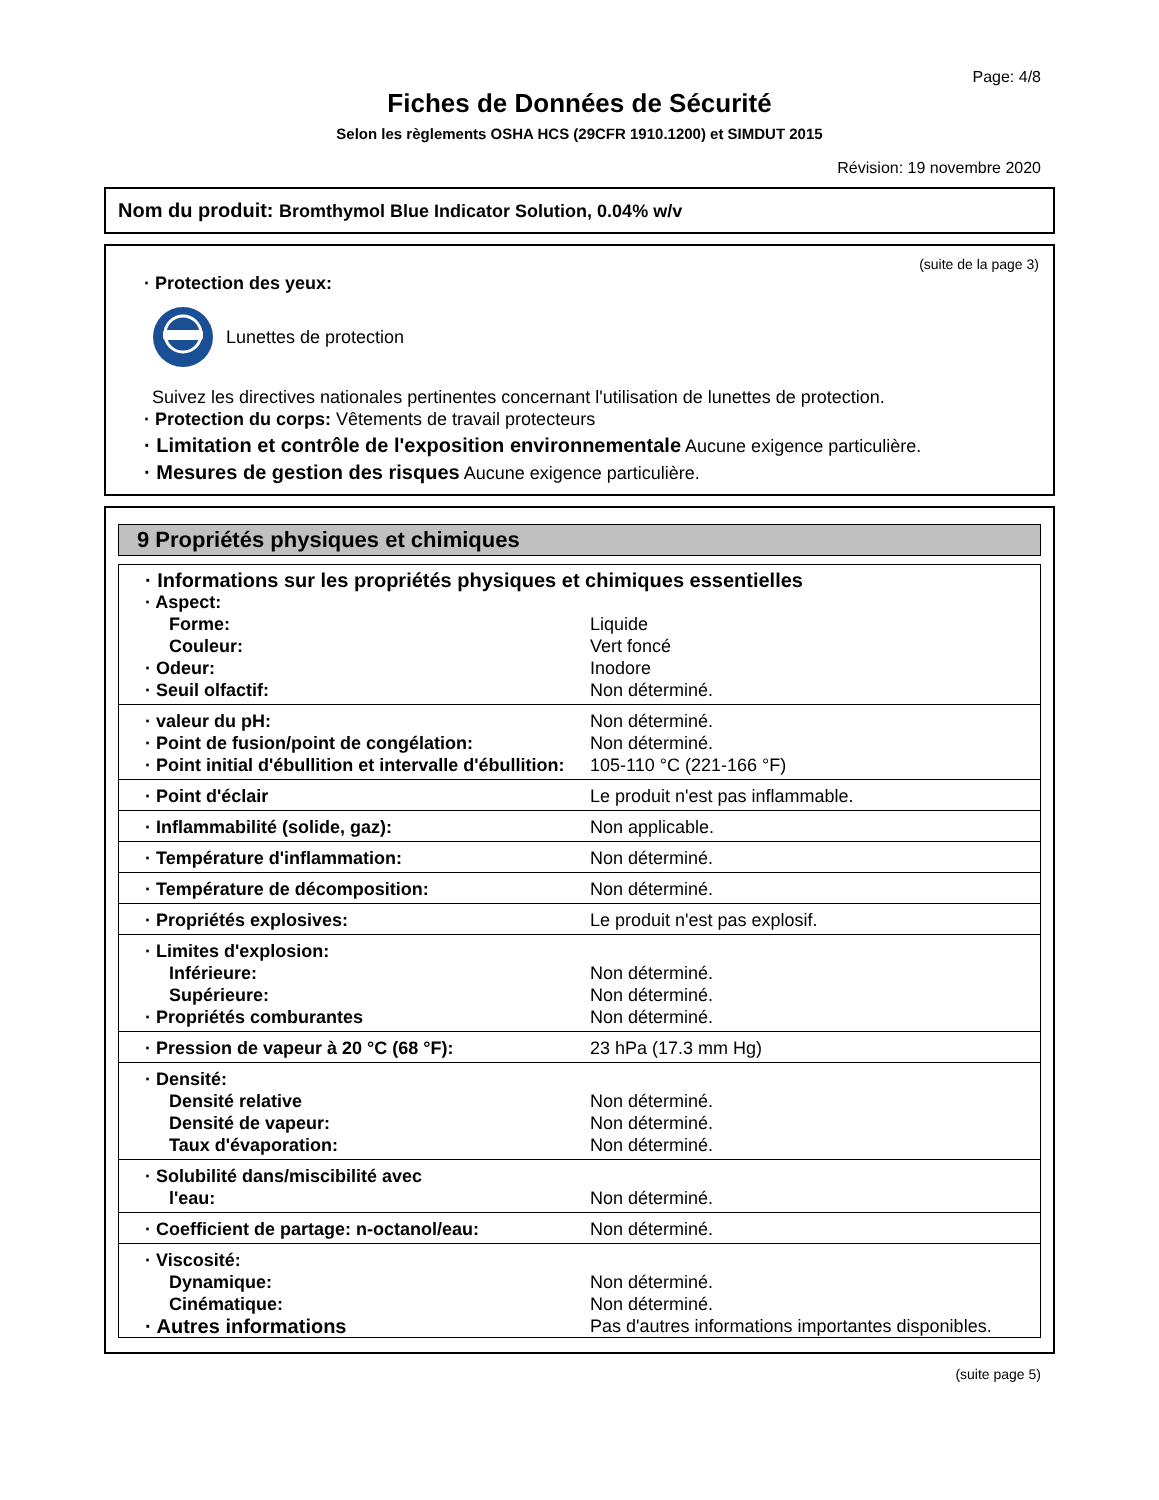Page: 4/8
Fiches de Données de Sécurité
Selon les règlements OSHA HCS (29CFR 1910.1200) et SIMDUT 2015
Révision: 19 novembre 2020
Nom du produit: Bromthymol Blue Indicator Solution, 0.04% w/v
(suite de la page 3)
· Protection des yeux:
Lunettes de protection
Suivez les directives nationales pertinentes concernant l'utilisation de lunettes de protection.
· Protection du corps: Vêtements de travail protecteurs
· Limitation et contrôle de l'exposition environnementale Aucune exigence particulière.
· Mesures de gestion des risques Aucune exigence particulière.
9 Propriétés physiques et chimiques
| · Informations sur les propriétés physiques et chimiques essentielles | |
| · Aspect: | |
| Forme: | Liquide |
| Couleur: | Vert foncé |
| · Odeur: | Inodore |
| · Seuil olfactif: | Non déterminé. |
| · valeur du pH: | Non déterminé. |
| · Point de fusion/point de congélation: | Non déterminé. |
| · Point initial d'ébullition et intervalle d'ébullition: | 105-110 °C (221-166 °F) |
| · Point d'éclair | Le produit n'est pas inflammable. |
| · Inflammabilité (solide, gaz): | Non applicable. |
| · Température d'inflammation: | Non déterminé. |
| · Température de décomposition: | Non déterminé. |
| · Propriétés explosives: | Le produit n'est pas explosif. |
| · Limites d'explosion: | |
| Inférieure: | Non déterminé. |
| Supérieure: | Non déterminé. |
| · Propriétés comburantes | Non déterminé. |
| · Pression de vapeur à 20 °C (68 °F): | 23 hPa (17.3 mm Hg) |
| · Densité: | |
| Densité relative | Non déterminé. |
| Densité de vapeur: | Non déterminé. |
| Taux d'évaporation: | Non déterminé. |
| · Solubilité dans/miscibilité avec | |
| l'eau: | Non déterminé. |
| · Coefficient de partage: n-octanol/eau: | Non déterminé. |
| · Viscosité: | |
| Dynamique: | Non déterminé. |
| Cinématique: | Non déterminé. |
| · Autres informations | Pas d'autres informations importantes disponibles. |
(suite page 5)